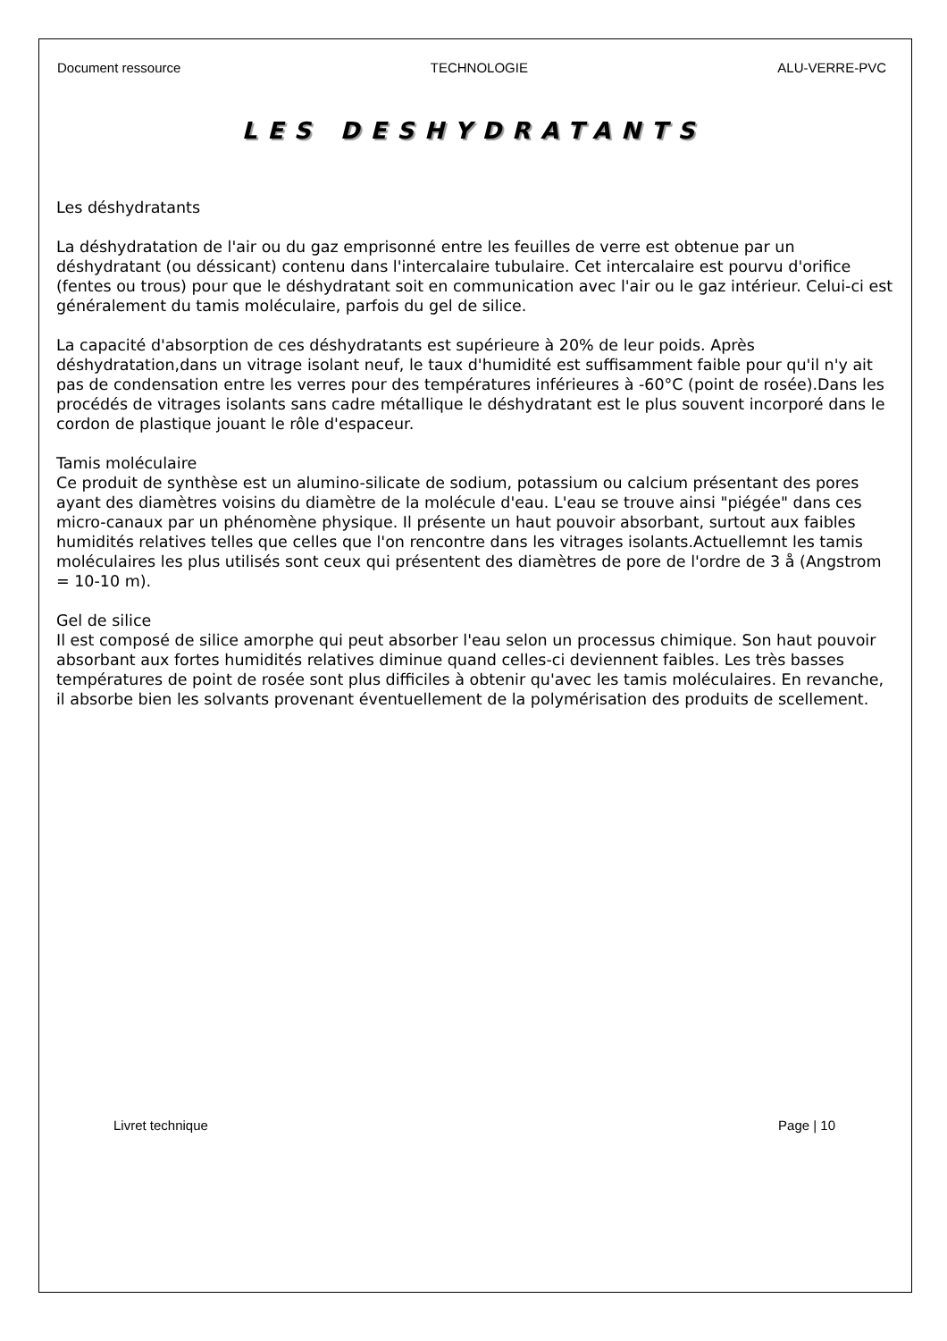Document ressource TECHNOLOGIE ALU-VERRE-PVC
LES DESHYDRATANTS
Les déshydratants
La déshydratation de l'air ou du gaz emprisonné entre les feuilles de verre est obtenue par un déshydratant (ou déssicant) contenu dans l'intercalaire tubulaire. Cet intercalaire est pourvu d'orifice (fentes ou trous) pour que le déshydratant soit en communication avec l'air ou le gaz intérieur. Celui-ci est généralement du tamis moléculaire, parfois du gel de silice.
La capacité d'absorption de ces déshydratants est supérieure à 20% de leur poids. Après déshydratation,dans un vitrage isolant neuf, le taux d'humidité est suffisamment faible pour qu'il n'y ait pas de condensation entre les verres pour des températures inférieures à -60°C (point de rosée).Dans les procédés de vitrages isolants sans cadre métallique le déshydratant est le plus souvent incorporé dans le cordon de plastique jouant le rôle d'espaceur.
Tamis moléculaire
Ce produit de synthèse est un alumino-silicate de sodium, potassium ou calcium présentant des pores ayant des diamètres voisins du diamètre de la molécule d'eau. L'eau se trouve ainsi "piégée" dans ces micro-canaux par un phénomène physique. Il présente un haut pouvoir absorbant, surtout aux faibles humidités relatives telles que celles que l'on rencontre dans les vitrages isolants.Actuellemnt les tamis moléculaires les plus utilisés sont ceux qui présentent des diamètres de pore de l'ordre de 3 å (Angstrom = 10-10 m).
Gel de silice
Il est composé de silice amorphe qui peut absorber l'eau selon un processus chimique. Son haut pouvoir absorbant aux fortes humidités relatives diminue quand celles-ci deviennent faibles. Les très basses températures de point de rosée sont plus difficiles à obtenir qu'avec les tamis moléculaires. En revanche, il absorbe bien les solvants provenant éventuellement de la polymérisation des produits de scellement.
Livret technique Page | 10